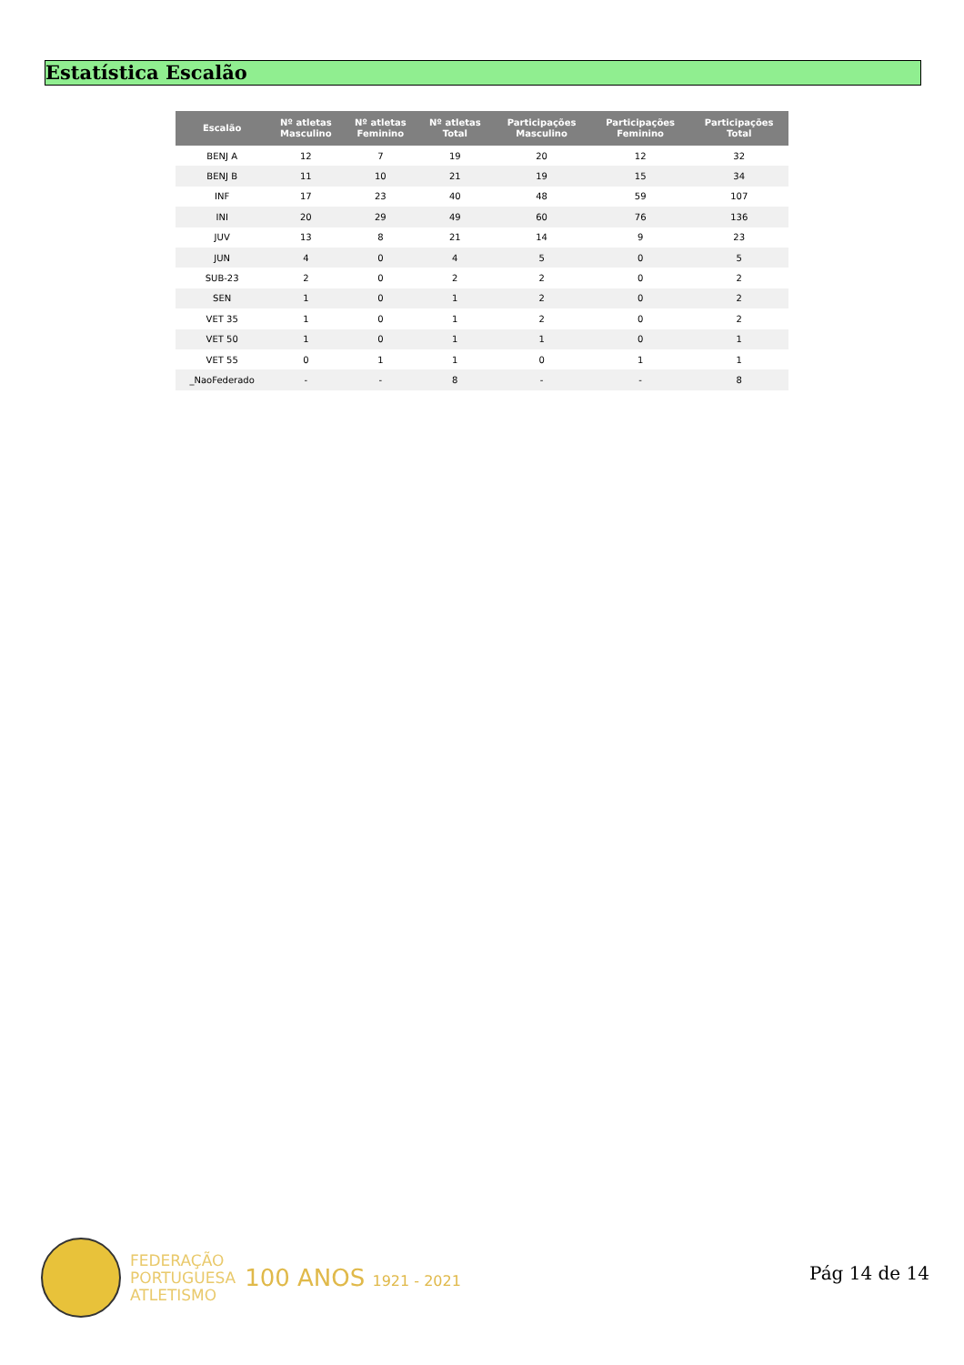Estatística Escalão
| Escalão | Nº atletas Masculino | Nº atletas Feminino | Nº atletas Total | Participações Masculino | Participações Feminino | Participações Total |
| --- | --- | --- | --- | --- | --- | --- |
| BENJ A | 12 | 7 | 19 | 20 | 12 | 32 |
| BENJ B | 11 | 10 | 21 | 19 | 15 | 34 |
| INF | 17 | 23 | 40 | 48 | 59 | 107 |
| INI | 20 | 29 | 49 | 60 | 76 | 136 |
| JUV | 13 | 8 | 21 | 14 | 9 | 23 |
| JUN | 4 | 0 | 4 | 5 | 0 | 5 |
| SUB-23 | 2 | 0 | 2 | 2 | 0 | 2 |
| SEN | 1 | 0 | 1 | 2 | 0 | 2 |
| VET 35 | 1 | 0 | 1 | 2 | 0 | 2 |
| VET 50 | 1 | 0 | 1 | 1 | 0 | 1 |
| VET 55 | 0 | 1 | 1 | 0 | 1 | 1 |
| _NaoFederado | - | - | 8 | - | - | 8 |
FEDERAÇÃO
PORTUGUESA
ATLETISMO
100 ANOS 1921 - 2021
Pág 14 de 14